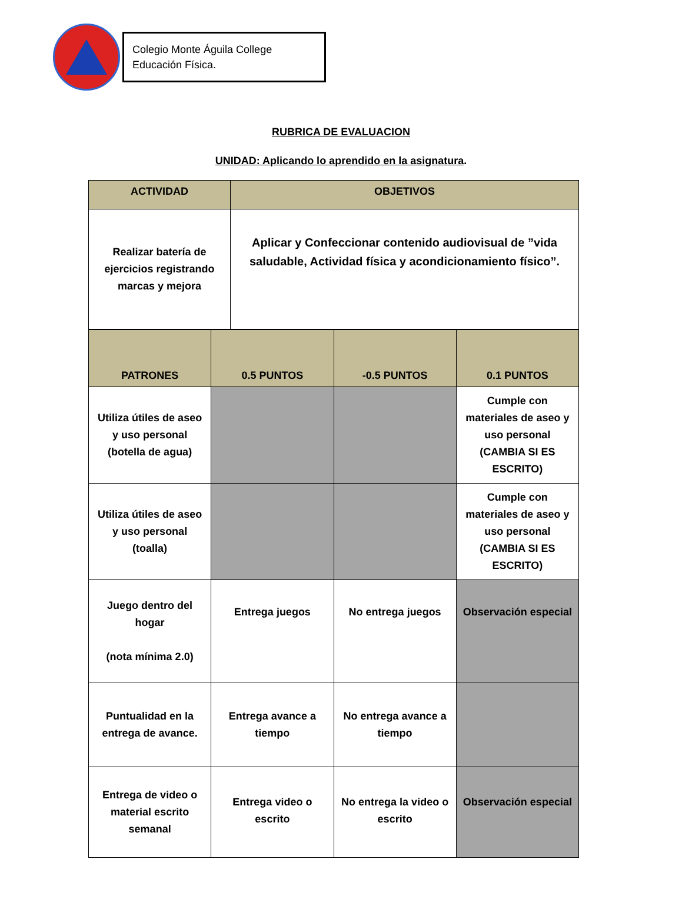Colegio Monte Águila College
Educación Física.
RUBRICA DE EVALUACION
UNIDAD: Aplicando lo aprendido en la asignatura.
| ACTIVIDAD | OBJETIVOS |
| --- | --- |
| Realizar batería de ejercicios registrando marcas y mejora | Aplicar y Confeccionar contenido audiovisual de ”vida saludable, Actividad física y acondicionamiento físico”. |
| PATRONES | 0.5 PUNTOS | -0.5 PUNTOS | 0.1 PUNTOS |
| --- | --- | --- | --- |
| Utiliza útiles de aseo y uso personal (botella de agua) | | | Cumple con materiales de aseo y uso personal (CAMBIA SI ES ESCRITO) |
| Utiliza útiles de aseo y uso personal (toalla) | | | Cumple con materiales de aseo y uso personal (CAMBIA SI ES ESCRITO) |
| Juego dentro del hogar (nota mínima 2.0) | Entrega juegos | No entrega juegos | Observación especial |
| Puntualidad en la entrega de avance. | Entrega avance a tiempo | No entrega avance a tiempo | |
| Entrega de video o material escrito semanal | Entrega video o escrito | No entrega la video o escrito | Observación especial |